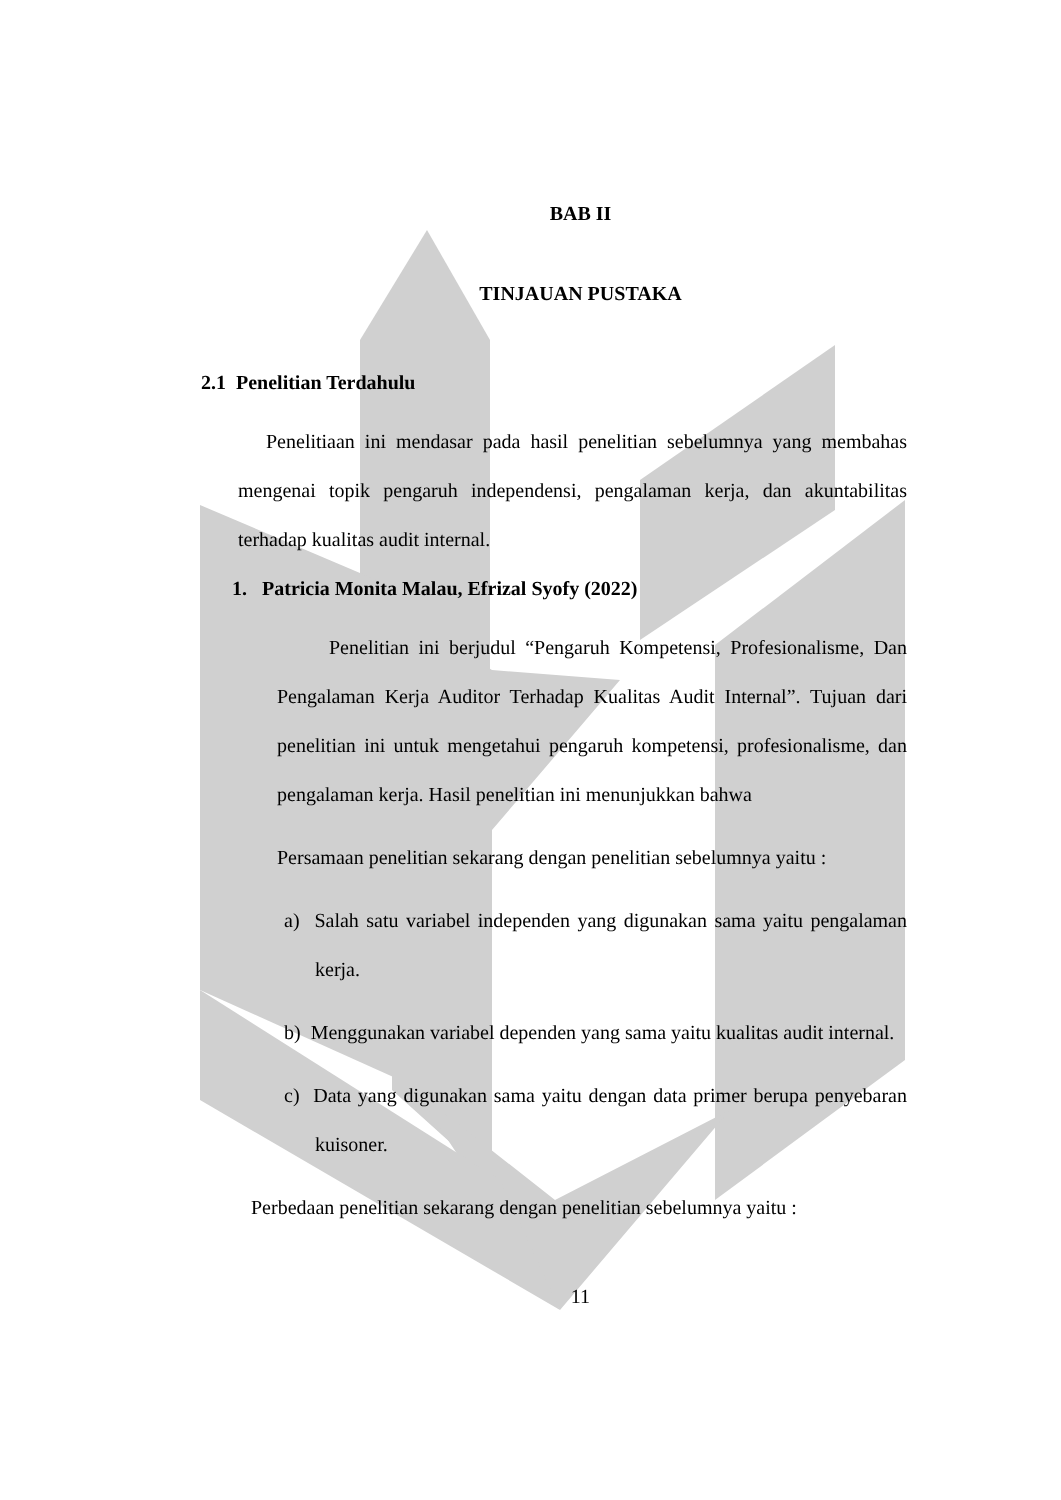BAB II
TINJAUAN PUSTAKA
2.1 Penelitian Terdahulu
Penelitiaan ini mendasar pada hasil penelitian sebelumnya yang membahas mengenai topik pengaruh independensi, pengalaman kerja, dan akuntabilitas terhadap kualitas audit internal.
1. Patricia Monita Malau, Efrizal Syofy (2022)
Penelitian ini berjudul “Pengaruh Kompetensi, Profesionalisme, Dan Pengalaman Kerja Auditor Terhadap Kualitas Audit Internal”. Tujuan dari penelitian ini untuk mengetahui pengaruh kompetensi, profesionalisme, dan pengalaman kerja. Hasil penelitian ini menunjukkan bahwa
Persamaan penelitian sekarang dengan penelitian sebelumnya yaitu :
a) Salah satu variabel independen yang digunakan sama yaitu pengalaman kerja.
b) Menggunakan variabel dependen yang sama yaitu kualitas audit internal.
c) Data yang digunakan sama yaitu dengan data primer berupa penyebaran kuisoner.
Perbedaan penelitian sekarang dengan penelitian sebelumnya yaitu :
11